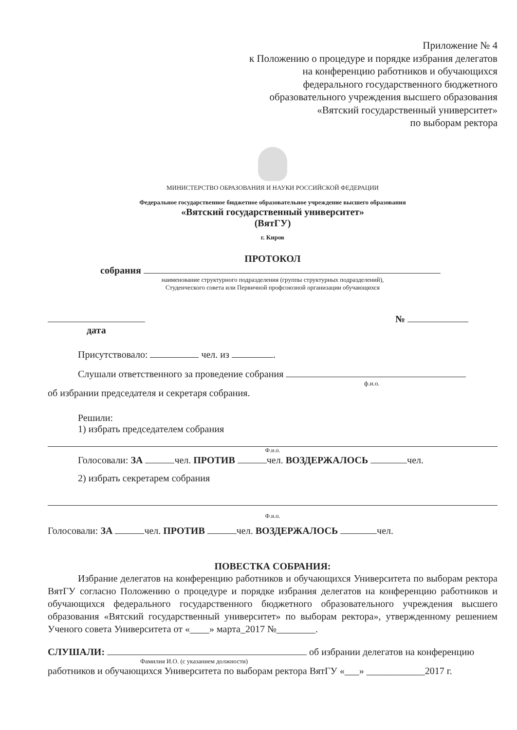Приложение № 4
к Положению о процедуре и порядке избрания делегатов
на конференцию работников и обучающихся
федерального государственного бюджетного
образовательного учреждения высшего образования
«Вятский государственный университет»
по выборам ректора
МИНИСТЕРСТВО ОБРАЗОВАНИЯ И НАУКИ РОССИЙСКОЙ ФЕДЕРАЦИИ
Федеральное государственное бюджетное образовательное учреждение высшего образования
«Вятский государственный университет»
(ВятГУ)
г. Киров
ПРОТОКОЛ
собрания
наименование структурного подразделения (группы структурных подразделений),
Студенческого совета или Первичной профсоюзной организации обучающихся
дата №
Присутствовало: чел. из .
Слушали ответственного за проведение собрания
ф.и.о.
об избрании председателя и секретаря собрания.
Решили:
1) избрать председателем собрания
Ф.и.о.
Голосовали: ЗА чел. ПРОТИВ чел. ВОЗДЕРЖАЛОСЬ чел.
2) избрать секретарем собрания
Ф.и.о.
Голосовали: ЗА чел. ПРОТИВ чел. ВОЗДЕРЖАЛОСЬ чел.
ПОВЕСТКА СОБРАНИЯ:
Избрание делегатов на конференцию работников и обучающихся Университета по выборам ректора ВятГУ согласно Положению о процедуре и порядке избрания делегатов на конференцию работников и обучающихся федерального государственного бюджетного образовательного учреждения высшего образования «Вятский государственный университет» по выборам ректора», утвержденному решением Ученого совета Университета от «____» марта_2017 №________.
СЛУШАЛИ: об избрании делегатов на конференцию
Фамилия И.О. (с указанием должности)
работников и обучающихся Университета по выборам ректора ВятГУ «___» ____________2017 г.